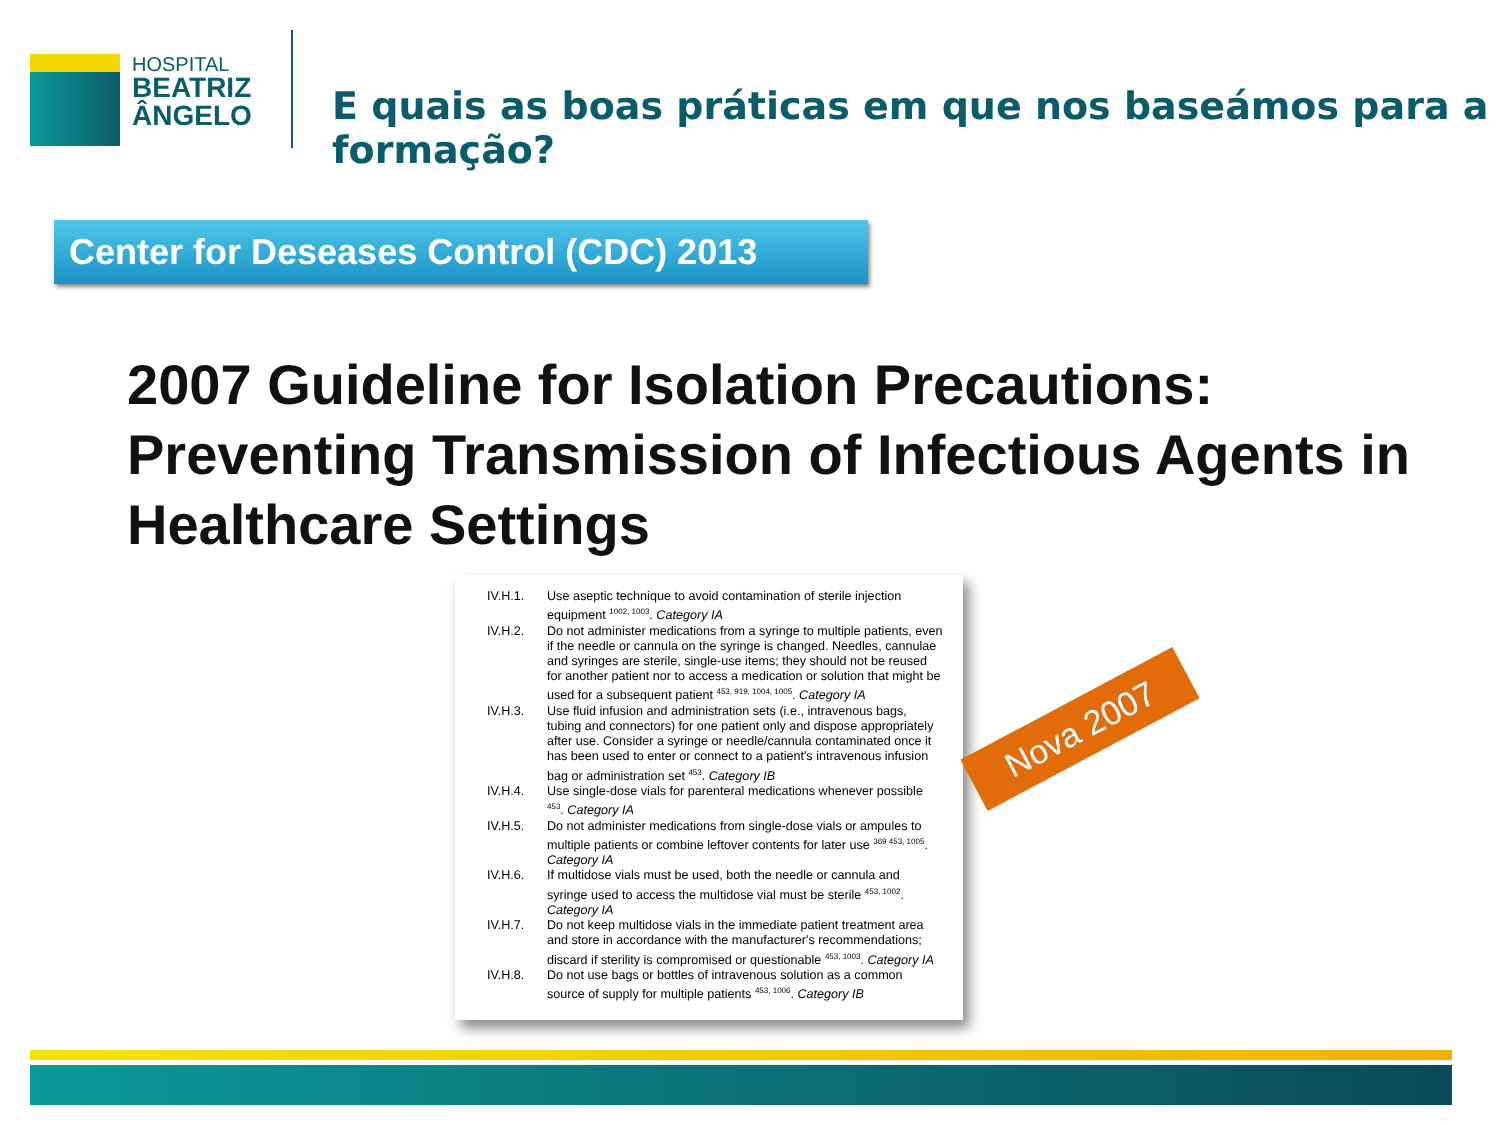HOSPITAL
BEATRIZ
ÂNGELO
E quais as boas práticas em que nos baseámos para a formação?
Center for Deseases Control (CDC) 2013
2007 Guideline for Isolation Precautions: Preventing Transmission of Infectious Agents in Healthcare Settings
IV.H.1. Use aseptic technique to avoid contamination of sterile injection equipment <sup>1002, 1003</sup>. Category IA
IV.H.2. Do not administer medications from a syringe to multiple patients, even if the needle or cannula on the syringe is changed. Needles, cannulae and syringes are sterile, single-use items; they should not be reused for another patient nor to access a medication or solution that might be used for a subsequent patient <sup>453, 919, 1004, 1005</sup>. Category IA
IV.H.3. Use fluid infusion and administration sets (i.e., intravenous bags, tubing and connectors) for one patient only and dispose appropriately after use. Consider a syringe or needle/cannula contaminated once it has been used to enter or connect to a patient's intravenous infusion bag or administration set <sup>453</sup>. Category IB
IV.H.4. Use single-dose vials for parenteral medications whenever possible <sup>453</sup>. Category IA
IV.H.5. Do not administer medications from single-dose vials or ampules to multiple patients or combine leftover contents for later use <sup>369 453, 1005</sup>. Category IA
IV.H.6. If multidose vials must be used, both the needle or cannula and syringe used to access the multidose vial must be sterile <sup>453, 1002</sup>. Category IA
IV.H.7. Do not keep multidose vials in the immediate patient treatment area and store in accordance with the manufacturer's recommendations; discard if sterility is compromised or questionable <sup>453, 1003</sup>. Category IA
IV.H.8. Do not use bags or bottles of intravenous solution as a common source of supply for multiple patients <sup>453, 1006</sup>. Category IB
Nova 2007